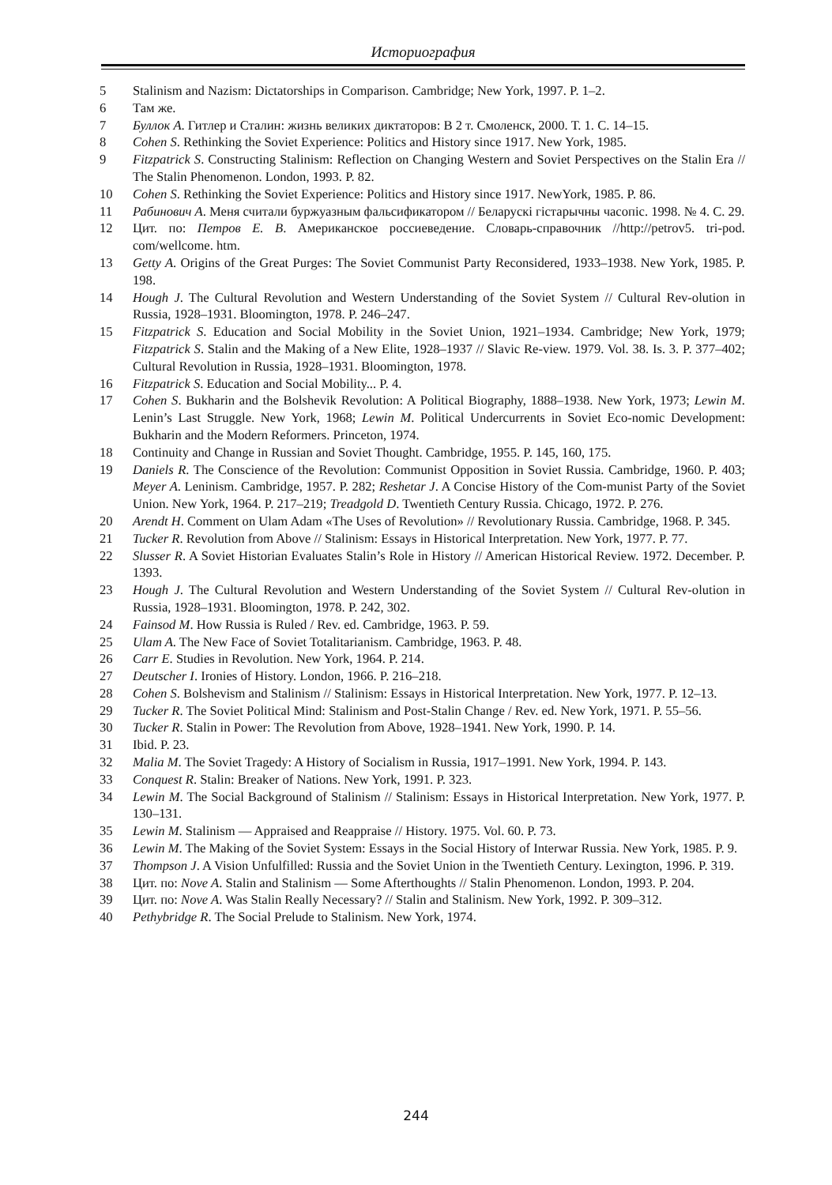Историография
5 Stalinism and Nazism: Dictatorships in Comparison. Cambridge; New York, 1997. P. 1–2.
6 Там же.
7 Буллок А. Гитлер и Сталин: жизнь великих диктаторов: В 2 т. Смоленск, 2000. Т. 1. С. 14–15.
8 Cohen S. Rethinking the Soviet Experience: Politics and History since 1917. New York, 1985.
9 Fitzpatrick S. Constructing Stalinism: Reflection on Changing Western and Soviet Perspectives on the Stalin Era // The Stalin Phenomenon. London, 1993. P. 82.
10 Cohen S. Rethinking the Soviet Experience: Politics and History since 1917. NewYork, 1985. P. 86.
11 Рабинович А. Меня считали буржуазным фальсификатором // Беларускі гістарычны часопіс. 1998. № 4. С. 29.
12 Цит. по: Петров Е. В. Американское россиеведение. Словарь-справочник //http://petrov5. tri-pod. com/wellcome. htm.
13 Getty A. Origins of the Great Purges: The Soviet Communist Party Reconsidered, 1933–1938. New York, 1985. P. 198.
14 Hough J. The Cultural Revolution and Western Understanding of the Soviet System // Cultural Rev-olution in Russia, 1928–1931. Bloomington, 1978. P. 246–247.
15 Fitzpatrick S. Education and Social Mobility in the Soviet Union, 1921–1934. Cambridge; New York, 1979; Fitzpatrick S. Stalin and the Making of a New Elite, 1928–1937 // Slavic Re-view. 1979. Vol. 38. Is. 3. P. 377–402; Cultural Revolution in Russia, 1928–1931. Bloomington, 1978.
16 Fitzpatrick S. Education and Social Mobility... P. 4.
17 Cohen S. Bukharin and the Bolshevik Revolution: A Political Biography, 1888–1938. New York, 1973; Lewin M. Lenin’s Last Struggle. New York, 1968; Lewin M. Political Undercurrents in Soviet Eco-nomic Development: Bukharin and the Modern Reformers. Princeton, 1974.
18 Continuity and Change in Russian and Soviet Thought. Cambridge, 1955. P. 145, 160, 175.
19 Daniels R. The Conscience of the Revolution: Communist Opposition in Soviet Russia. Cambridge, 1960. P. 403; Meyer A. Leninism. Cambridge, 1957. P. 282; Reshetar J. A Concise History of the Com-munist Party of the Soviet Union. New York, 1964. P. 217–219; Treadgold D. Twentieth Century Russia. Chicago, 1972. P. 276.
20 Arendt H. Comment on Ulam Adam «The Uses of Revolution» // Revolutionary Russia. Cambridge, 1968. P. 345.
21 Tucker R. Revolution from Above // Stalinism: Essays in Historical Interpretation. New York, 1977. P. 77.
22 Slusser R. A Soviet Historian Evaluates Stalin’s Role in History // American Historical Review. 1972. December. P. 1393.
23 Hough J. The Cultural Revolution and Western Understanding of the Soviet System // Cultural Rev-olution in Russia, 1928–1931. Bloomington, 1978. P. 242, 302.
24 Fainsod M. How Russia is Ruled / Rev. ed. Cambridge, 1963. P. 59.
25 Ulam A. The New Face of Soviet Totalitarianism. Cambridge, 1963. P. 48.
26 Carr E. Studies in Revolution. New York, 1964. P. 214.
27 Deutscher I. Ironies of History. London, 1966. P. 216–218.
28 Cohen S. Bolshevism and Stalinism // Stalinism: Essays in Historical Interpretation. New York, 1977. P. 12–13.
29 Tucker R. The Soviet Political Mind: Stalinism and Post-Stalin Change / Rev. ed. New York, 1971. P. 55–56.
30 Tucker R. Stalin in Power: The Revolution from Above, 1928–1941. New York, 1990. P. 14.
31 Ibid. P. 23.
32 Malia M. The Soviet Tragedy: A History of Socialism in Russia, 1917–1991. New York, 1994. P. 143.
33 Conquest R. Stalin: Breaker of Nations. New York, 1991. P. 323.
34 Lewin M. The Social Background of Stalinism // Stalinism: Essays in Historical Interpretation. New York, 1977. P. 130–131.
35 Lewin M. Stalinism — Appraised and Reappraise // History. 1975. Vol. 60. P. 73.
36 Lewin M. The Making of the Soviet System: Essays in the Social History of Interwar Russia. New York, 1985. P. 9.
37 Thompson J. A Vision Unfulfilled: Russia and the Soviet Union in the Twentieth Century. Lexington, 1996. P. 319.
38 Цит. по: Nove A. Stalin and Stalinism — Some Afterthoughts // Stalin Phenomenon. London, 1993. P. 204.
39 Цит. по: Nove A. Was Stalin Really Necessary? // Stalin and Stalinism. New York, 1992. P. 309–312.
40 Pethybridge R. The Social Prelude to Stalinism. New York, 1974.
244